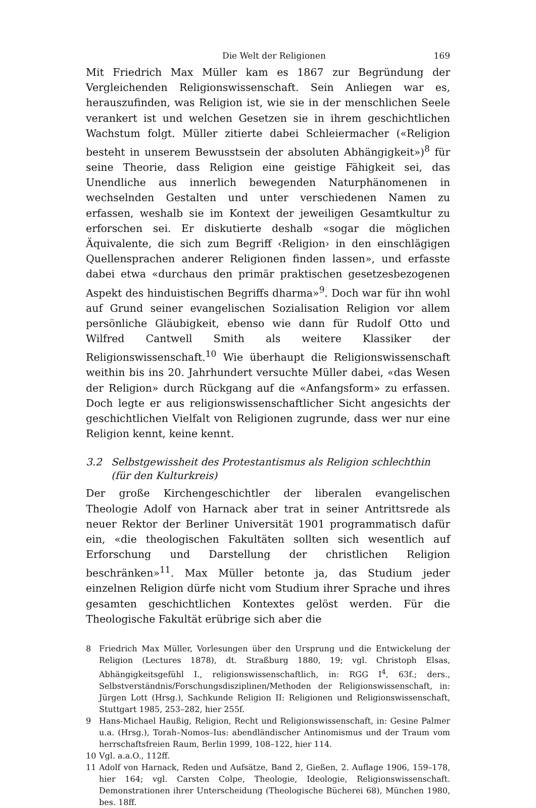Die Welt der Religionen 169
Mit Friedrich Max Müller kam es 1867 zur Begründung der Vergleichenden Religionswissenschaft. Sein Anliegen war es, herauszufinden, was Religion ist, wie sie in der menschlichen Seele verankert ist und welchen Gesetzen sie in ihrem geschichtlichen Wachstum folgt. Müller zitierte dabei Schleiermacher («Religion besteht in unserem Bewusstsein der absoluten Abhängigkeit»)<sup>8</sup> für seine Theorie, dass Religion eine geistige Fähigkeit sei, das Unendliche aus innerlich bewegenden Naturphänomenen in wechselnden Gestalten und unter verschiedenen Namen zu erfassen, weshalb sie im Kontext der jeweiligen Gesamtkultur zu erforschen sei. Er diskutierte deshalb «sogar die möglichen Äquivalente, die sich zum Begriff ‹Religion› in den einschlägigen Quellensprachen anderer Religionen finden lassen», und erfasste dabei etwa «durchaus den primär praktischen gesetzesbezogenen Aspekt des hinduistischen Begriffs dharma»<sup>9</sup>. Doch war für ihn wohl auf Grund seiner evangelischen Sozialisation Religion vor allem persönliche Gläubigkeit, ebenso wie dann für Rudolf Otto und Wilfred Cantwell Smith als weitere Klassiker der Religionswissenschaft.<sup>10</sup> Wie überhaupt die Religionswissenschaft weithin bis ins 20. Jahrhundert versuchte Müller dabei, «das Wesen der Religion» durch Rückgang auf die «Anfangsform» zu erfassen. Doch legte er aus religionswissenschaftlicher Sicht angesichts der geschichtlichen Vielfalt von Religionen zugrunde, dass wer nur eine Religion kennt, keine kennt.
3.2 Selbstgewissheit des Protestantismus als Religion schlechthin (für den Kulturkreis)
Der große Kirchengeschichtler der liberalen evangelischen Theologie Adolf von Harnack aber trat in seiner Antrittsrede als neuer Rektor der Berliner Universität 1901 programmatisch dafür ein, «die theologischen Fakultäten sollten sich wesentlich auf Erforschung und Darstellung der christlichen Religion beschränken»<sup>11</sup>. Max Müller betonte ja, das Studium jeder einzelnen Religion dürfe nicht vom Studium ihrer Sprache und ihres gesamten geschichtlichen Kontextes gelöst werden. Für die Theologische Fakultät erübrige sich aber die
8 Friedrich Max Müller, Vorlesungen über den Ursprung und die Entwickelung der Religion (Lectures 1878), dt. Straßburg 1880, 19; vgl. Christoph Elsas, Abhängigkeitsgefühl I., religionswissenschaftlich, in: RGG I<sup>4</sup>, 63f.; ders., Selbstverständnis/Forschungsdisziplinen/Methoden der Religionswissenschaft, in: Jürgen Lott (Hrsg.), Sachkunde Religion II: Religionen und Religionswissenschaft, Stuttgart 1985, 253–282, hier 255f.
9 Hans-Michael Haußig, Religion, Recht und Religionswissenschaft, in: Gesine Palmer u.a. (Hrsg.), Torah–Nomos–Ius: abendländischer Antinomismus und der Traum vom herrschaftsfreien Raum, Berlin 1999, 108–122, hier 114.
10 Vgl. a.a.O., 112ff.
11 Adolf von Harnack, Reden und Aufsätze, Band 2, Gießen, 2. Auflage 1906, 159–178, hier 164; vgl. Carsten Colpe, Theologie, Ideologie, Religionswissenschaft. Demonstrationen ihrer Unterscheidung (Theologische Bücherei 68), München 1980, bes. 18ff.